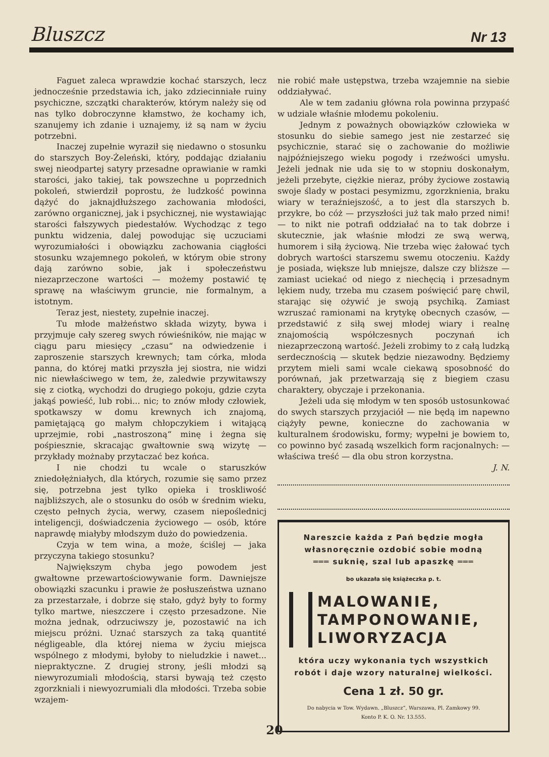Bluszcz Nr 13
Faguet zaleca wprawdzie kochać starszych, lecz jednocześnie przedstawia ich, jako zdziecinniałe ruiny psychiczne, szczątki charakterów, którym należy się od nas tylko dobroczynne kłamstwo, że kochamy ich, szanujemy ich zdanie i uznajemy, iż są nam w życiu potrzebni.
Inaczej zupełnie wyraził się niedawno o stosunku do starszych Boy-Żeleński, który, poddając działaniu swej nieodpartej satyry przesadne oprawianie w ramki starości, jako takiej, tak powszechne u poprzednich pokoleń, stwierdził poprostu, że ludzkość powinna dążyć do jaknajdłuższego zachowania młodości, zarówno organicznej, jak i psychicznej, nie wystawiając starości fałszywych piedestałów. Wychodząc z tego punktu widzenia, dalej powodując się uczuciami wyrozumiałości i obowiązku zachowania ciągłości stosunku wzajemnego pokoleń, w którym obie strony dają zarówno sobie, jak i społeczeństwu niezaprzeczone wartości — możemy postawić tę sprawę na właściwym gruncie, nie formalnym, a istotnym.
Teraz jest, niestety, zupełnie inaczej.
Tu młode małżeństwo składa wizyty, bywa i przyjmuje cały szereg swych rówieśników, nie mając w ciągu paru miesięcy „czasu“ na odwiedzenie i zaproszenie starszych krewnych; tam córka, młoda panna, do której matki przyszła jej siostra, nie widzi nic niewłaściwego w tem, że, zaledwie przywitawszy się z ciotką, wychodzi do drugiego pokoju, gdzie czyta jakąś powieść, lub robi... nic; to znów młody człowiek, spotkawszy w domu krewnych ich znajomą, pamiętającą go małym chłopczykiem i witającą uprzejmie, robi „nastroszoną“ minę i żegna się pośpiesznie, skracając gwałtownie swą wizytę — przykłady możnaby przytaczać bez końca.
I nie chodzi tu wcale o staruszków zniedołężniałych, dla których, rozumie się samo przez się, potrzebna jest tylko opieka i troskliwość najbliższych, ale o stosunku do osób w średnim wieku, często pełnych życia, werwy, czasem niepoślednicj inteligencji, doświadczenia życiowego — osób, które naprawdę miałyby młodszym dużo do powiedzenia.
Czyja w tem wina, a może, ściślej — jaka przyczyna takiego stosunku?
Największym chyba jego powodem jest gwałtowne przewartościowywanie form. Dawniejsze obowiązki szacunku i prawie że posłuszeństwa uznano za przestarzałe, i dobrze się stało, gdyż były to formy tylko martwe, nieszczere i często przesadzone. Nie można jednak, odrzuciwszy je, pozostawić na ich miejscu próżni. Uznać starszych za taką quantité négligeable, dla której niema w życiu miejsca wspólnego z młodymi, byłoby to nieludzkie i nawet... niepraktyczne. Z drugiej strony, jeśli młodzi są niewyrozumiali młodością, starsi bywają też często zgorzkniali i niewyozrumiali dla młodości. Trzeba sobie wzajem-
nie robić małe ustępstwa, trzeba wzajemnie na siebie oddziaływać.
Ale w tem zadaniu główna rola powinna przypaść w udziale właśnie młodemu pokoleniu.
Jednym z poważnych obowiązków człowieka w stosunku do siebie samego jest nie zestarzeć się psychicznie, starać się o zachowanie do możliwie najpóźniejszego wieku pogody i rzeźwości umysłu. Jeżeli jednak nie uda się to w stopniu doskonałym, jeżeli przebyte, ciężkie nieraz, próby życiowe zostawią swoje ślady w postaci pesymizmu, zgorzknienia, braku wiary w teraźniejszość, a to jest dla starszych b. przykre, bo cóż — przyszłości już tak mało przed nimi! — to nikt nie potrafi oddziałać na to tak dobrze i skutecznie, jak właśnie młodzi ze swą werwą, humorem i siłą życiową. Nie trzeba więc żałować tych dobrych wartości starszemu swemu otoczeniu. Każdy je posiada, większe lub mniejsze, dalsze czy bliższe — zamiast uciekać od niego z niechęcią i przesadnym lękiem nudy, trzeba mu czasem poświęcić parę chwil, starając się ożywić je swoją psychiką. Zamiast wzruszać ramionami na krytykę obecnych czasów, — przedstawić z siłą swej młodej wiary i realnę znajomością współczesnych poczynań ich niezaprzeczoną wartość. Jeżeli zrobimy to z całą ludzką serdecznością — skutek będzie niezawodny. Będziemy przytem mieli sami wcale ciekawą sposobność do porównań, jak przetwarzają się z biegiem czasu charaktery, obyczaje i przekonania.
Jeżeli uda się młodym w ten sposób ustosunkować do swych starszych przyjaciół — nie będą im napewno ciążyły pewne, konieczne do zachowania w kulturalnem środowisku, formy; wypełni je bowiem to, co powinno być zasadą wszelkich form racjonalnych: — właściwa treść — dla obu stron korzystna.
J. N.
Nareszcie każda z Pań będzie mogła
własnoręcznie ozdobić sobie modną
═══ suknię, szal lub apaszkę ═══
bo ukazała się książeczka p. t.
MALOWANIE,
TAMPONOWANIE,
LIWORYZACJA
która uczy wykonania tych wszystkich
robót i daje wzory naturalnej wielkości.
Cena 1 zł. 50 gr.
Do nabycia w Tow. Wydawn. „Bluszcz“, Warszawa, Pl. Zamkowy 99.
Konto P. K. O. Nr. 13.555.
20